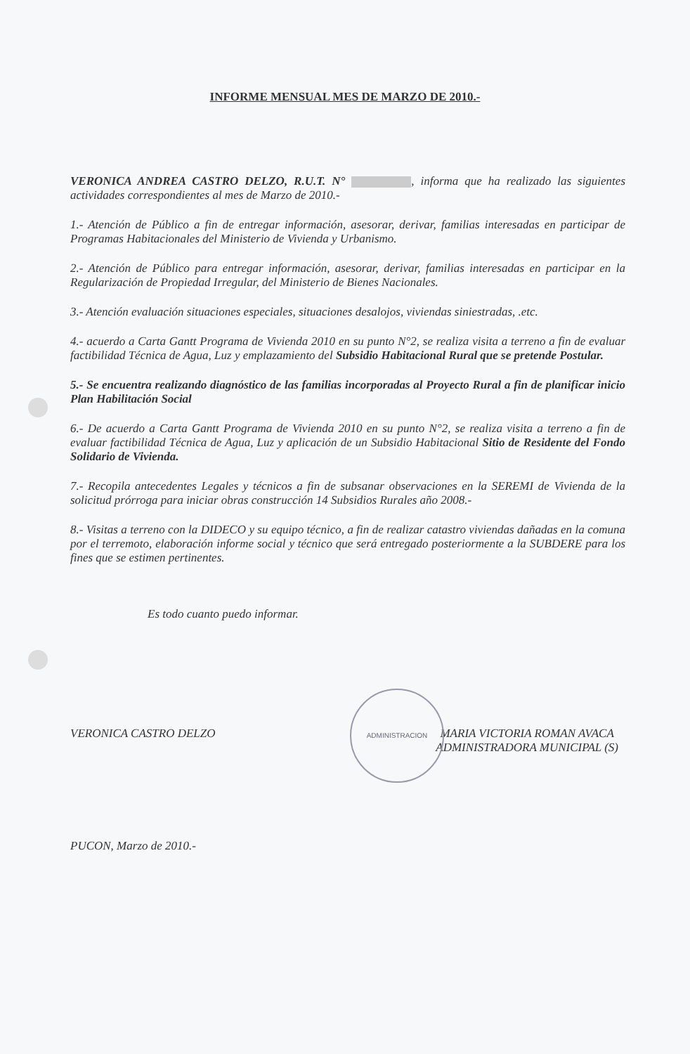ADMINISTRACION
INFORME MENSUAL MES DE MARZO DE 2010.-
VERONICA ANDREA CASTRO DELZO, R.U.T. N° , informa que ha realizado las siguientes actividades correspondientes al mes de Marzo de 2010.-
1.- Atención de Público a fin de entregar información, asesorar, derivar, familias interesadas en participar de Programas Habitacionales del Ministerio de Vivienda y Urbanismo.
2.- Atención de Público para entregar información, asesorar, derivar, familias interesadas en participar en la Regularización de Propiedad Irregular, del Ministerio de Bienes Nacionales.
3.- Atención evaluación situaciones especiales, situaciones desalojos, viviendas siniestradas, .etc.
4.- acuerdo a Carta Gantt Programa de Vivienda 2010 en su punto N°2, se realiza visita a terreno a fin de evaluar factibilidad Técnica de Agua, Luz y emplazamiento del Subsidio Habitacional Rural que se pretende Postular.
5.- Se encuentra realizando diagnóstico de las familias incorporadas al Proyecto Rural a fin de planificar inicio Plan Habilitación Social
6.- De acuerdo a Carta Gantt Programa de Vivienda 2010 en su punto N°2, se realiza visita a terreno a fin de evaluar factibilidad Técnica de Agua, Luz y aplicación de un Subsidio Habitacional Sitio de Residente del Fondo Solidario de Vivienda.
7.- Recopila antecedentes Legales y técnicos a fin de subsanar observaciones en la SEREMI de Vivienda de la solicitud prórroga para iniciar obras construcción 14 Subsidios Rurales año 2008.-
8.- Visitas a terreno con la DIDECO y su equipo técnico, a fin de realizar catastro viviendas dañadas en la comuna por el terremoto, elaboración informe social y técnico que será entregado posteriormente a la SUBDERE para los fines que se estimen pertinentes.
Es todo cuanto puedo informar.
VERONICA CASTRO DELZO MARIA VICTORIA ROMAN AVACA
ADMINISTRADORA MUNICIPAL (S)
PUCON, Marzo de 2010.-